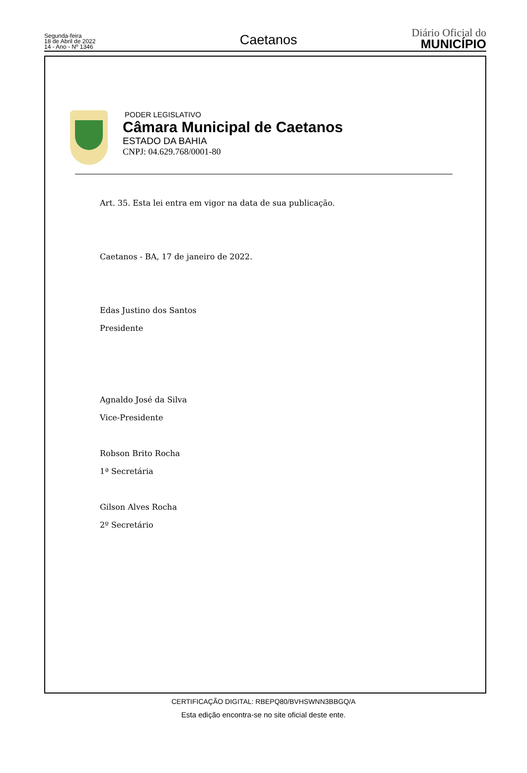Segunda-feira
18 de Abril de 2022
14 - Ano - Nº 1346
Caetanos
Diário Oficial do
MUNICÍPIO
PODER LEGISLATIVO
Câmara Municipal de Caetanos
ESTADO DA BAHIA
CNPJ: 04.629.768/0001-80
Art. 35. Esta lei entra em vigor na data de sua publicação.
Caetanos - BA, 17 de janeiro de 2022.
Edas Justino dos Santos
Presidente
Agnaldo José da Silva
Vice-Presidente
Robson Brito Rocha
1ª Secretária
Gilson Alves Rocha
2º Secretário
CERTIFICAÇÃO DIGITAL: RBEPQ80/BVHSWNN3BBGQ/A
Esta edição encontra-se no site oficial deste ente.